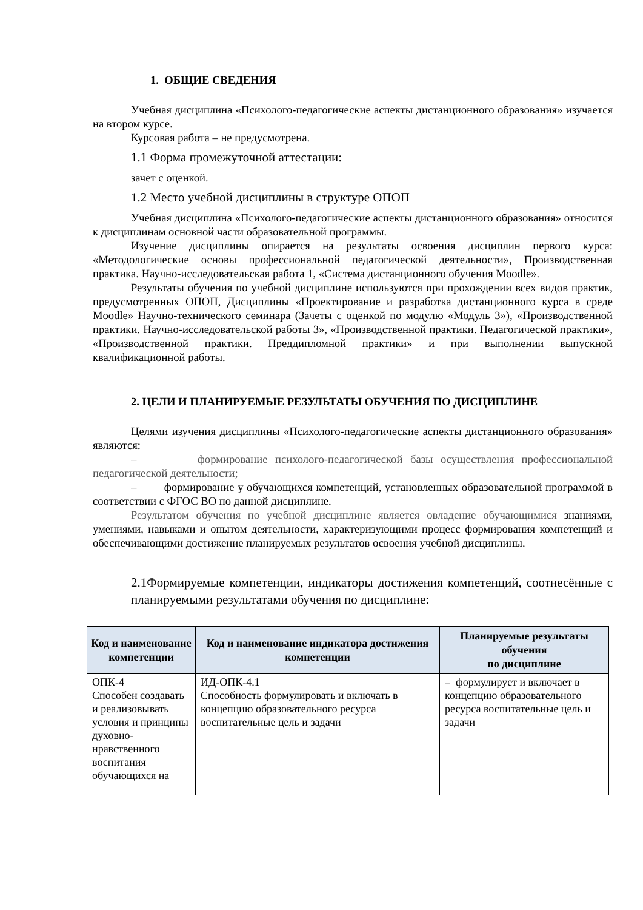1. ОБЩИЕ СВЕДЕНИЯ
Учебная дисциплина «Психолого-педагогические аспекты дистанционного образования» изучается на втором курсе.
Курсовая работа – не предусмотрена.
1.1 Форма промежуточной аттестации:
зачет с оценкой.
1.2 Место учебной дисциплины в структуре ОПОП
Учебная дисциплина «Психолого-педагогические аспекты дистанционного образования» относится к дисциплинам основной части образовательной программы.
Изучение дисциплины опирается на результаты освоения дисциплин первого курса: «Методологические основы профессиональной педагогической деятельности», Производственная практика. Научно-исследовательская работа 1, «Система дистанционного обучения Moodle».
Результаты обучения по учебной дисциплине используются при прохождении всех видов практик, предусмотренных ОПОП, Дисциплины «Проектирование и разработка дистанционного курса в среде Moodle» Научно-технического семинара (Зачеты с оценкой по модулю «Модуль 3»), «Производственной практики. Научно-исследовательской работы 3», «Производственной практики. Педагогической практики», «Производственной практики. Преддипломной практики» и при выполнении выпускной квалификационной работы.
2. ЦЕЛИ И ПЛАНИРУЕМЫЕ РЕЗУЛЬТАТЫ ОБУЧЕНИЯ ПО ДИСЦИПЛИНЕ
Целями изучения дисциплины «Психолого-педагогические аспекты дистанционного образования» являются:
– формирование психолого-педагогической базы осуществления профессиональной педагогической деятельности;
– формирование у обучающихся компетенций, установленных образовательной программой в соответствии с ФГОС ВО по данной дисциплине.
Результатом обучения по учебной дисциплине является овладение обучающимися знаниями, умениями, навыками и опытом деятельности, характеризующими процесс формирования компетенций и обеспечивающими достижение планируемых результатов освоения учебной дисциплины.
2.1Формируемые компетенции, индикаторы достижения компетенций, соотнесённые с планируемыми результатами обучения по дисциплине:
| Код и наименование компетенции | Код и наименование индикатора достижения компетенции | Планируемые результаты обучения по дисциплине |
| --- | --- | --- |
| ОПК-4 Способен создавать и реализовывать условия и принципы духовно-нравственного воспитания обучающихся на | ИД-ОПК-4.1 Способность формулировать и включать в концепцию образовательного ресурса воспитательные цель и задачи | – формулирует и включает в концепцию образовательного ресурса воспитательные цель и задачи |